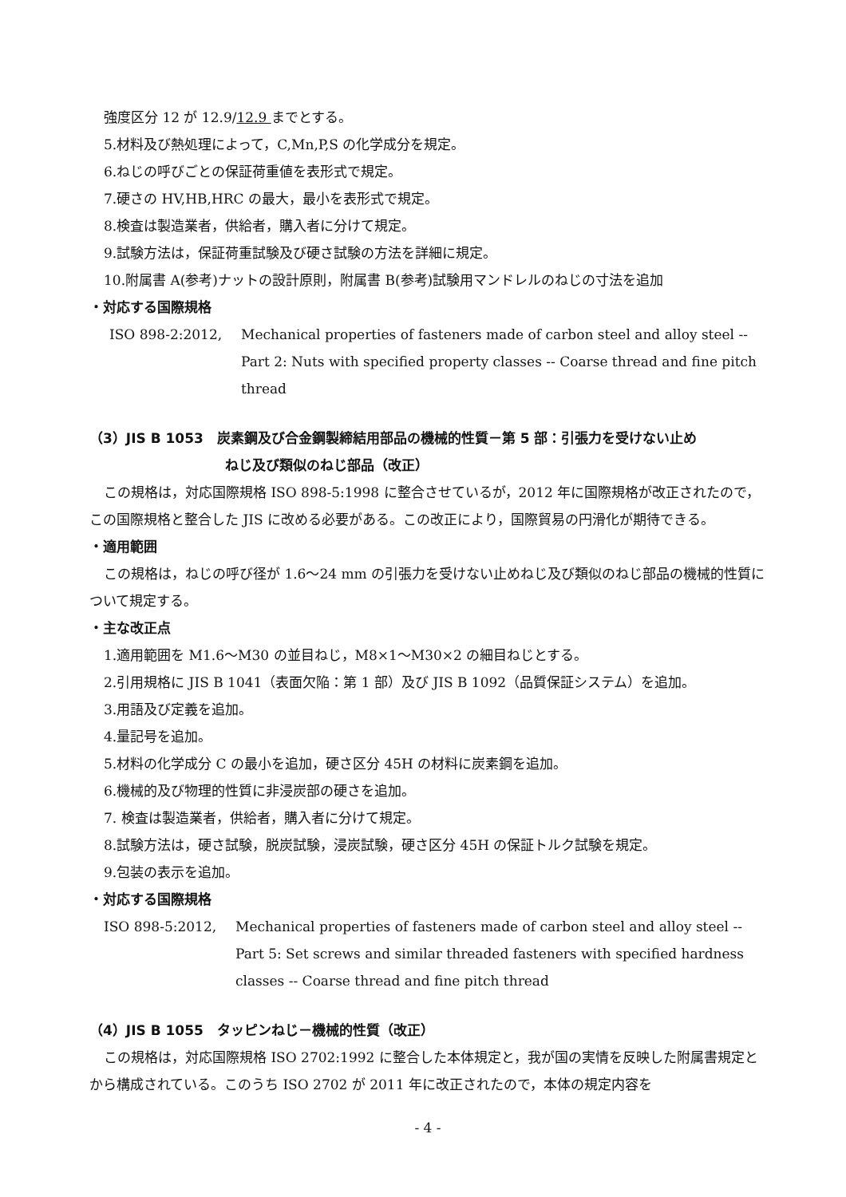強度区分 12 が 12.9/12.9 までとする。
5.材料及び熱処理によって，C,Mn,P,S の化学成分を規定。
6.ねじの呼びごとの保証荷重値を表形式で規定。
7.硬さの HV,HB,HRC の最大，最小を表形式で規定。
8.検査は製造業者，供給者，購入者に分けて規定。
9.試験方法は，保証荷重試験及び硬さ試験の方法を詳細に規定。
10.附属書 A(参考)ナットの設計原則，附属書 B(参考)試験用マンドレルのねじの寸法を追加
・対応する国際規格
ISO 898-2:2012, Mechanical properties of fasteners made of carbon steel and alloy steel -- Part 2: Nuts with specified property classes -- Coarse thread and fine pitch thread
（3）JIS B 1053　炭素鋼及び合金鋼製締結用部品の機械的性質－第 5 部：引張力を受けない止め
ねじ及び類似のねじ部品（改正）
この規格は，対応国際規格 ISO 898-5:1998 に整合させているが，2012 年に国際規格が改正されたので，この国際規格と整合した JIS に改める必要がある。この改正により，国際貿易の円滑化が期待できる。
・適用範囲
この規格は，ねじの呼び径が 1.6～24 mm の引張力を受けない止めねじ及び類似のねじ部品の機械的性質について規定する。
・主な改正点
1.適用範囲を M1.6～M30 の並目ねじ，M8×1～M30×2 の細目ねじとする。
2.引用規格に JIS B 1041（表面欠陥：第 1 部）及び JIS B 1092（品質保証システム）を追加。
3.用語及び定義を追加。
4.量記号を追加。
5.材料の化学成分 C の最小を追加，硬さ区分 45H の材料に炭素鋼を追加。
6.機械的及び物理的性質に非浸炭部の硬さを追加。
7. 検査は製造業者，供給者，購入者に分けて規定。
8.試験方法は，硬さ試験，脱炭試験，浸炭試験，硬さ区分 45H の保証トルク試験を規定。
9.包装の表示を追加。
・対応する国際規格
ISO 898-5:2012, Mechanical properties of fasteners made of carbon steel and alloy steel -- Part 5: Set screws and similar threaded fasteners with specified hardness classes -- Coarse thread and fine pitch thread
（4）JIS B 1055　タッピンねじ－機械的性質（改正）
この規格は，対応国際規格 ISO 2702:1992 に整合した本体規定と，我が国の実情を反映した附属書規定とから構成されている。このうち ISO 2702 が 2011 年に改正されたので，本体の規定内容を
- 4 -